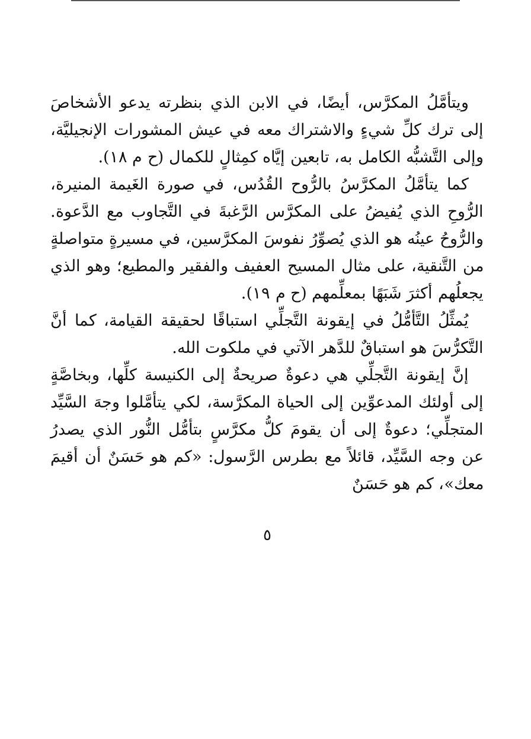ويتأمَّلُ المكرَّس، أيضًا، في الابن الذي بنظرته يدعو الأشخاصَ إلى ترك كلِّ شيءٍ والاشتراك معه في عيش المشورات الإنجيليَّة، وإلى التَّشبُّه الكامل به، تابعين إيَّاه كمِثالٍ للكمال (ح م ١٨).
كما يتأمَّلُ المكرَّسُ بالرُّوح القُدُس، في صورة الغَيمة المنيرة، الرُّوحِ الذي يُفيضُ على المكرَّس الرَّغبةَ في التَّجاوب مع الدَّعوة. والرُّوحُ عينُه هو الذي يُصوِّرُ نفوسَ المكرَّسين، في مسيرةٍ متواصلةٍ من التَّنقية، على مثال المسيح العفيف والفقير والمطيع؛ وهو الذي يجعلُهم أكثرَ شَبَهًا بمعلِّمهم (ح م ١٩).
يُمثِّلُ التَّأمُّلُ في إيقونة التَّجلِّي استباقًا لحقيقة القيامة، كما أنَّ التَّكرُّسَ هو استباقٌ للدَّهر الآتي في ملكوت الله.
إنَّ إيقونة التَّجلِّي هي دعوةٌ صريحةٌ إلى الكنيسة كلِّها، وبخاصَّةٍ إلى أولئك المدعوِّين إلى الحياة المكرَّسة، لكي يتأمَّلوا وجهَ السَّيِّد المتجلِّي؛ دعوةٌ إلى أن يقومَ كلُّ مكرَّسٍ بتأمُّل النُّور الذي يصدرُ عن وجه السَّيِّد، قائلاً مع بطرس الرَّسول: «كم هو حَسَنٌ أن أقيمَ معك»، كم هو حَسَنٌ
٥